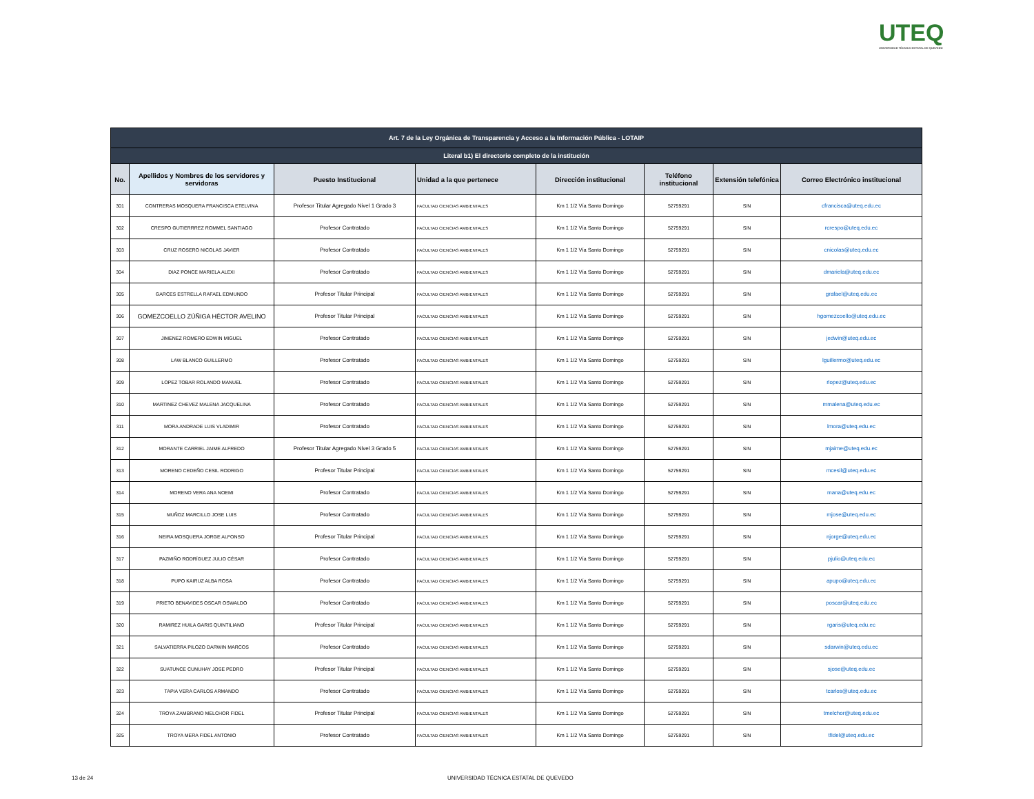UTEQ
UNIVERSIDAD TÉCNICA ESTATAL DE QUEVEDO
| Art. 7 de la Ley Orgánica de Transparencia y Acceso a la Información Pública - LOTAIP | | | | | | | |
| --- | --- | --- | --- | --- | --- | --- | --- |
| Literal b1) El directorio completo de la institución | | | | | | | |
| No. | Apellidos y Nombres de los servidores y servidoras | Puesto Institucional | Unidad a la que pertenece | Dirección institucional | Teléfono institucional | Extensión telefónica | Correo Electrónico institucional |
| 301 | CONTRERAS MOSQUERA FRANCISCA ETELVINA | Profesor Titular Agregado Nivel 1 Grado 3 | FACULTAD CIENCIAS AMBIENTALES | Km 1 1/2 Vía Santo Domingo | 52759291 | S/N | cfrancisca@uteq.edu.ec |
| 302 | CRESPO GUTIERRREZ ROMMEL SANTIAGO | Profesor Contratado | FACULTAD CIENCIAS AMBIENTALES | Km 1 1/2 Vía Santo Domingo | 52759291 | S/N | rcrespo@uteq.edu.ec |
| 303 | CRUZ ROSERO NICOLAS JAVIER | Profesor Contratado | FACULTAD CIENCIAS AMBIENTALES | Km 1 1/2 Vía Santo Domingo | 52759291 | S/N | cnicolas@uteq.edu.ec |
| 304 | DIAZ PONCE MARIELA ALEXI | Profesor Contratado | FACULTAD CIENCIAS AMBIENTALES | Km 1 1/2 Vía Santo Domingo | 52759291 | S/N | dmariela@uteq.edu.ec |
| 305 | GARCES ESTRELLA RAFAEL EDMUNDO | Profesor Titular Principal | FACULTAD CIENCIAS AMBIENTALES | Km 1 1/2 Vía Santo Domingo | 52759291 | S/N | grafael@uteq.edu.ec |
| 306 | GOMEZCOELLO ZÚÑIGA HÉCTOR AVELINO | Profesor Titular Principal | FACULTAD CIENCIAS AMBIENTALES | Km 1 1/2 Vía Santo Domingo | 52759291 | S/N | hgomezcoello@uteq.edu.ec |
| 307 | JIMENEZ ROMERO EDWIN MIGUEL | Profesor Contratado | FACULTAD CIENCIAS AMBIENTALES | Km 1 1/2 Vía Santo Domingo | 52759291 | S/N | jedwin@uteq.edu.ec |
| 308 | LAW BLANCO GUILLERMO | Profesor Contratado | FACULTAD CIENCIAS AMBIENTALES | Km 1 1/2 Vía Santo Domingo | 52759291 | S/N | lguillermo@uteq.edu.ec |
| 309 | LOPEZ TOBAR ROLANDO MANUEL | Profesor Contratado | FACULTAD CIENCIAS AMBIENTALES | Km 1 1/2 Vía Santo Domingo | 52759291 | S/N | rlopez@uteq.edu.ec |
| 310 | MARTINEZ CHEVEZ MALENA JACQUELINA | Profesor Contratado | FACULTAD CIENCIAS AMBIENTALES | Km 1 1/2 Vía Santo Domingo | 52759291 | S/N | mmalena@uteq.edu.ec |
| 311 | MORA ANDRADE LUIS VLADIMIR | Profesor Contratado | FACULTAD CIENCIAS AMBIENTALES | Km 1 1/2 Vía Santo Domingo | 52759291 | S/N | lmora@uteq.edu.ec |
| 312 | MORANTE CARRIEL JAIME ALFREDO | Profesor Titular Agregado Nivel 3 Grado 5 | FACULTAD CIENCIAS AMBIENTALES | Km 1 1/2 Vía Santo Domingo | 52759291 | S/N | mjaime@uteq.edu.ec |
| 313 | MORENO CEDEÑO CESIL RODRIGO | Profesor Titular Principal | FACULTAD CIENCIAS AMBIENTALES | Km 1 1/2 Vía Santo Domingo | 52759291 | S/N | mcesil@uteq.edu.ec |
| 314 | MORENO VERA ANA NOEMI | Profesor Contratado | FACULTAD CIENCIAS AMBIENTALES | Km 1 1/2 Vía Santo Domingo | 52759291 | S/N | mana@uteq.edu.ec |
| 315 | MUÑOZ MARCILLO JOSE LUIS | Profesor Contratado | FACULTAD CIENCIAS AMBIENTALES | Km 1 1/2 Vía Santo Domingo | 52759291 | S/N | mjose@uteq.edu.ec |
| 316 | NEIRA MOSQUERA JORGE ALFONSO | Profesor Titular Principal | FACULTAD CIENCIAS AMBIENTALES | Km 1 1/2 Vía Santo Domingo | 52759291 | S/N | njorge@uteq.edu.ec |
| 317 | PAZMIÑO RODRÍGUEZ JULIO CÉSAR | Profesor Contratado | FACULTAD CIENCIAS AMBIENTALES | Km 1 1/2 Vía Santo Domingo | 52759291 | S/N | pjulio@uteq.edu.ec |
| 318 | PUPO KAIRUZ ALBA ROSA | Profesor Contratado | FACULTAD CIENCIAS AMBIENTALES | Km 1 1/2 Vía Santo Domingo | 52759291 | S/N | apupo@uteq.edu.ec |
| 319 | PRIETO BENAVIDES OSCAR OSWALDO | Profesor Contratado | FACULTAD CIENCIAS AMBIENTALES | Km 1 1/2 Vía Santo Domingo | 52759291 | S/N | poscar@uteq.edu.ec |
| 320 | RAMIREZ HUILA GARIS QUINTILIANO | Profesor Titular Principal | FACULTAD CIENCIAS AMBIENTALES | Km 1 1/2 Vía Santo Domingo | 52759291 | S/N | rgaris@uteq.edu.ec |
| 321 | SALVATIERRA PILOZO DARWIN MARCOS | Profesor Contratado | FACULTAD CIENCIAS AMBIENTALES | Km 1 1/2 Vía Santo Domingo | 52759291 | S/N | sdarwin@uteq.edu.ec |
| 322 | SUATUNCE CUNUHAY JOSE PEDRO | Profesor Titular Principal | FACULTAD CIENCIAS AMBIENTALES | Km 1 1/2 Vía Santo Domingo | 52759291 | S/N | sjose@uteq.edu.ec |
| 323 | TAPIA VERA CARLOS ARMANDO | Profesor Contratado | FACULTAD CIENCIAS AMBIENTALES | Km 1 1/2 Vía Santo Domingo | 52759291 | S/N | tcarlos@uteq.edu.ec |
| 324 | TROYA ZAMBRANO MELCHOR FIDEL | Profesor Titular Principal | FACULTAD CIENCIAS AMBIENTALES | Km 1 1/2 Vía Santo Domingo | 52759291 | S/N | tmelchor@uteq.edu.ec |
| 325 | TROYA MERA FIDEL ANTONIO | Profesor Contratado | FACULTAD CIENCIAS AMBIENTALES | Km 1 1/2 Vía Santo Domingo | 52759291 | S/N | tfidel@uteq.edu.ec |
13 de 24 UNIVERSIDAD TÉCNICA ESTATAL DE QUEVEDO